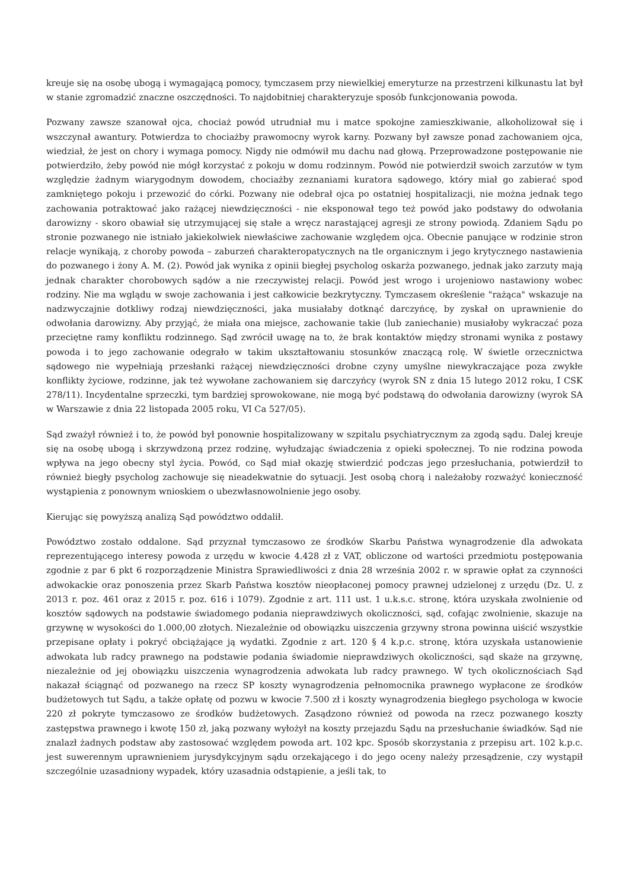kreuje się na osobę ubogą i wymagającą pomocy, tymczasem przy niewielkiej emeryturze na przestrzeni kilkunastu lat był w stanie zgromadzić znaczne oszczędności. To najdobitniej charakteryzuje sposób funkcjonowania powoda.
Pozwany zawsze szanował ojca, chociaż powód utrudniał mu i matce spokojne zamieszkiwanie, alkoholizował się i wszczynał awantury. Potwierdza to chociażby prawomocny wyrok karny. Pozwany był zawsze ponad zachowaniem ojca, wiedział, że jest on chory i wymaga pomocy. Nigdy nie odmówił mu dachu nad głową. Przeprowadzone postępowanie nie potwierdziło, żeby powód nie mógł korzystać z pokoju w domu rodzinnym. Powód nie potwierdził swoich zarzutów w tym względzie żadnym wiarygodnym dowodem, chociażby zeznaniami kuratora sądowego, który miał go zabierać spod zamkniętego pokoju i przewozić do córki. Pozwany nie odebrał ojca po ostatniej hospitalizacji, nie można jednak tego zachowania potraktować jako rażącej niewdzięczności - nie eksponował tego też powód jako podstawy do odwołania darowizny - skoro obawiał się utrzymującej się stałe a wręcz narastającej agresji ze strony powiodą. Zdaniem Sądu po stronie pozwanego nie istniało jakiekolwiek niewłaściwe zachowanie względem ojca. Obecnie panujące w rodzinie stron relacje wynikają, z choroby powoda – zaburzeń charakteropatycznych na tle organicznym i jego krytycznego nastawienia do pozwanego i żony A. M. (2). Powód jak wynika z opinii biegłej psycholog oskarża pozwanego, jednak jako zarzuty mają jednak charakter chorobowych sądów a nie rzeczywistej relacji. Powód jest wrogo i urojeniowo nastawiony wobec rodziny. Nie ma wglądu w swoje zachowania i jest całkowicie bezkrytyczny. Tymczasem określenie "rażąca" wskazuje na nadzwyczajnie dotkliwy rodzaj niewdzięczności, jaka musiałaby dotknąć darczyńcę, by zyskał on uprawnienie do odwołania darowizny. Aby przyjąć, że miała ona miejsce, zachowanie takie (lub zaniechanie) musiałoby wykraczać poza przeciętne ramy konfliktu rodzinnego. Sąd zwrócił uwagę na to, że brak kontaktów między stronami wynika z postawy powoda i to jego zachowanie odegrało w takim ukształtowaniu stosunków znaczącą rolę. W świetle orzecznictwa sądowego nie wypełniają przesłanki rażącej niewdzięczności drobne czyny umyślne niewykraczające poza zwykłe konflikty życiowe, rodzinne, jak też wywołane zachowaniem się darczyńcy (wyrok SN z dnia 15 lutego 2012 roku, I CSK 278/11). Incydentalne sprzeczki, tym bardziej sprowokowane, nie mogą być podstawą do odwołania darowizny (wyrok SA w Warszawie z dnia 22 listopada 2005 roku, VI Ca 527/05).
Sąd zważył również i to, że powód był ponownie hospitalizowany w szpitalu psychiatrycznym za zgodą sądu. Dalej kreuje się na osobę ubogą i skrzywdzoną przez rodzinę, wyłudzając świadczenia z opieki społecznej. To nie rodzina powoda wpływa na jego obecny styl życia. Powód, co Sąd miał okazję stwierdzić podczas jego przesłuchania, potwierdził to również biegły psycholog zachowuje się nieadekwatnie do sytuacji. Jest osobą chorą i należałoby rozważyć konieczność wystąpienia z ponownym wnioskiem o ubezwłasnowolnienie jego osoby.
Kierując się powyższą analizą Sąd powództwo oddalił.
Powództwo zostało oddalone. Sąd przyznał tymczasowo ze środków Skarbu Państwa wynagrodzenie dla adwokata reprezentującego interesy powoda z urzędu w kwocie 4.428 zł z VAT, obliczone od wartości przedmiotu postępowania zgodnie z par 6 pkt 6 rozporządzenie Ministra Sprawiedliwości z dnia 28 września 2002 r. w sprawie opłat za czynności adwokackie oraz ponoszenia przez Skarb Państwa kosztów nieopłaconej pomocy prawnej udzielonej z urzędu (Dz. U. z 2013 r. poz. 461 oraz z 2015 r. poz. 616 i 1079). Zgodnie z art. 111 ust. 1 u.k.s.c. stronę, która uzyskała zwolnienie od kosztów sądowych na podstawie świadomego podania nieprawdziwych okoliczności, sąd, cofając zwolnienie, skazuje na grzywnę w wysokości do 1.000,00 złotych. Niezależnie od obowiązku uiszczenia grzywny strona powinna uiścić wszystkie przepisane opłaty i pokryć obciążające ją wydatki. Zgodnie z art. 120 § 4 k.p.c. stronę, która uzyskała ustanowienie adwokata lub radcy prawnego na podstawie podania świadomie nieprawdziwych okoliczności, sąd skaże na grzywnę, niezależnie od jej obowiązku uiszczenia wynagrodzenia adwokata lub radcy prawnego. W tych okolicznościach Sąd nakazał ściągnąć od pozwanego na rzecz SP koszty wynagrodzenia pełnomocnika prawnego wypłacone ze środków budżetowych tut Sądu, a także opłatę od pozwu w kwocie 7.500 zł i koszty wynagrodzenia biegłego psychologa w kwocie 220 zł pokryte tymczasowo ze środków budżetowych. Zasądzono również od powoda na rzecz pozwanego koszty zastępstwa prawnego i kwotę 150 zł, jaką pozwany wyłożył na koszty przejazdu Sądu na przesłuchanie świadków. Sąd nie znalazł żadnych podstaw aby zastosować względem powoda art. 102 kpc. Sposób skorzystania z przepisu art. 102 k.p.c. jest suwerennym uprawnieniem jurysdykcyjnym sądu orzekającego i do jego oceny należy przesądzenie, czy wystąpił szczególnie uzasadniony wypadek, który uzasadnia odstąpienie, a jeśli tak, to